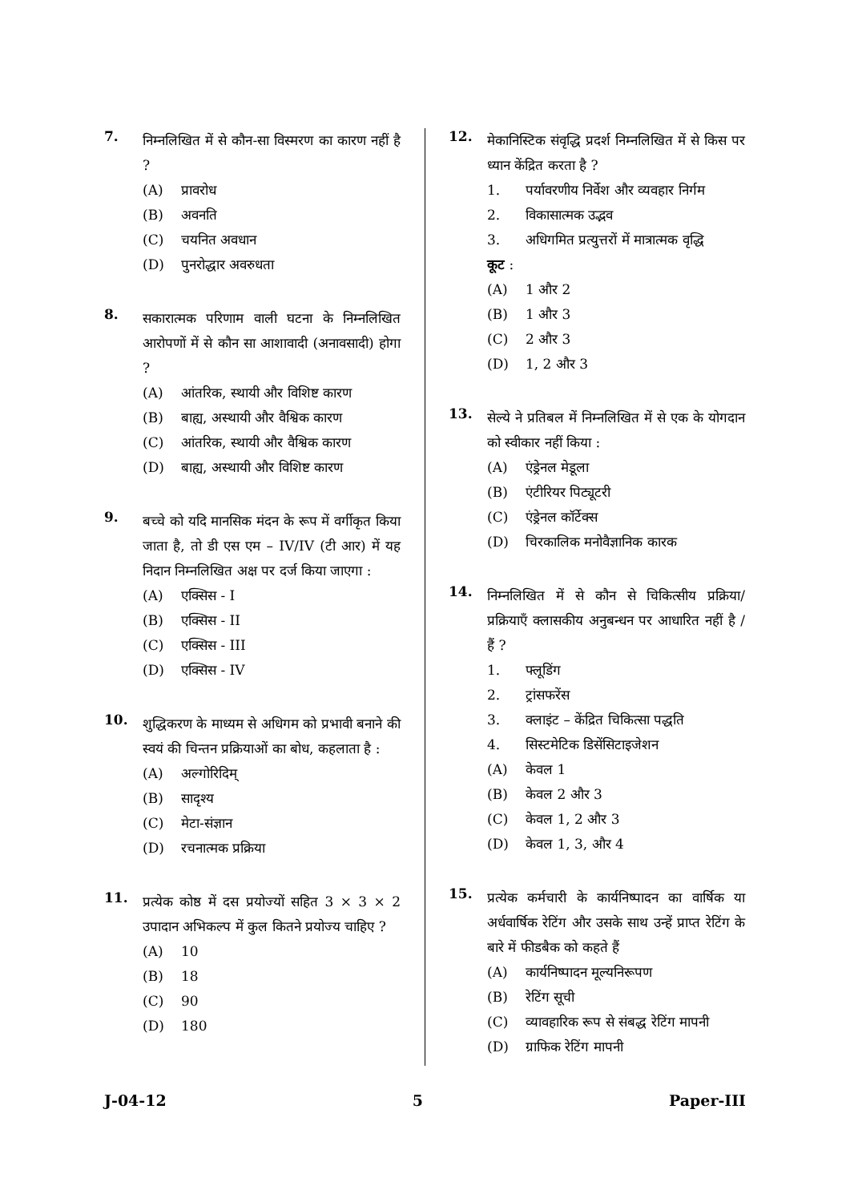7.
निम्नलिखित में से कौन-सा विस्मरण का कारण नहीं है ?
(A) प्रावरोध
(B) अवनति
(C) चयनित अवधान
(D) पुनरोद्धार अवरुधता
8.
सकारात्मक परिणाम वाली घटना के निम्नलिखित आरोपणों में से कौन सा आशावादी (अनावसादी) होगा ?
(A) आंतरिक, स्थायी और विशिष्ट कारण
(B) बाह्य, अस्थायी और वैश्विक कारण
(C) आंतरिक, स्थायी और वैश्विक कारण
(D) बाह्य, अस्थायी और विशिष्ट कारण
9.
बच्चे को यदि मानसिक मंदन के रूप में वर्गीकृत किया जाता है, तो डी एस एम – IV/IV (टी आर) में यह निदान निम्नलिखित अक्ष पर दर्ज किया जाएगा :
(A) एक्सिस - I
(B) एक्सिस - II
(C) एक्सिस - III
(D) एक्सिस - IV
10.
शुद्धिकरण के माध्यम से अधिगम को प्रभावी बनाने की स्वयं की चिन्तन प्रक्रियाओं का बोध, कहलाता है :
(A) अल्गोरिदिम्
(B) सादृश्य
(C) मेटा-संज्ञान
(D) रचनात्मक प्रक्रिया
11.
प्रत्येक कोष्ठ में दस प्रयोज्यों सहित 3 × 3 × 2 उपादान अभिकल्प में कुल कितने प्रयोज्य चाहिए ?
(A) 10
(B) 18
(C) 90
(D) 180
12.
मेकानिस्टिक संवृद्धि प्रदर्श निम्नलिखित में से किस पर ध्यान केंद्रित करता है ?
1. पर्यावरणीय निर्वेश और व्यवहार निर्गम
2. विकासात्मक उद्भव
3. अधिगमित प्रत्युत्तरों में मात्रात्मक वृद्धि
कूट :
(A) 1 और 2
(B) 1 और 3
(C) 2 और 3
(D) 1, 2 और 3
13.
सेल्ये ने प्रतिबल में निम्नलिखित में से एक के योगदान को स्वीकार नहीं किया :
(A) एंड्रेनल मेडूला
(B) एंटीरियर पिट्यूटरी
(C) एंड्रेनल कॉर्टेक्स
(D) चिरकालिक मनोवैज्ञानिक कारक
14.
निम्नलिखित में से कौन से चिकित्सीय प्रक्रिया/ प्रक्रियाएँ क्लासकीय अनुबन्धन पर आधारित नहीं है / हैं ?
1. फ्लूडिंग
2. ट्रांसफरेंस
3. क्लाइंट – केंद्रित चिकित्सा पद्धति
4. सिस्टमेटिक डिसेंसिटाइजेशन
(A) केवल 1
(B) केवल 2 और 3
(C) केवल 1, 2 और 3
(D) केवल 1, 3, और 4
15.
प्रत्येक कर्मचारी के कार्यनिष्पादन का वार्षिक या अर्धवार्षिक रेटिंग और उसके साथ उन्हें प्राप्त रेटिंग के बारे में फीडबैक को कहते हैं
(A) कार्यनिष्पादन मूल्यनिरूपण
(B) रेटिंग सूची
(C) व्यावहारिक रूप से संबद्ध रेटिंग मापनी
(D) ग्राफिक रेटिंग मापनी
J-04-12 5 Paper-III